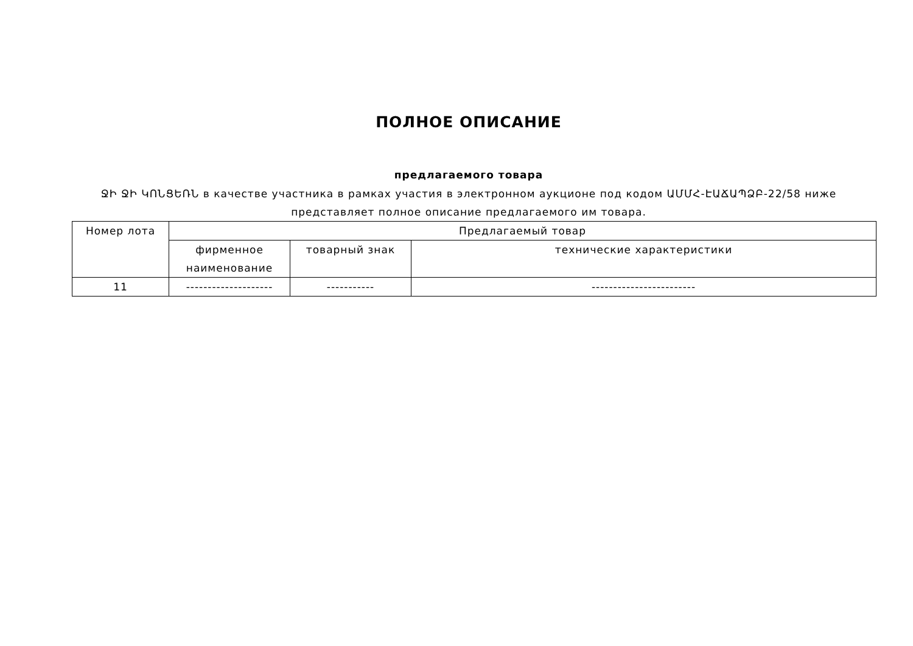ПОЛНОЕ ОПИСАНИЕ
предлагаемого товара
ՋԻ ՋԻ ԿՈՆՑԵՌՆ в качестве участника в рамках участия в электронном аукционе под кодом ԱՄՄՀ-ԷԱՃԱՊՁԲ-22/58 ниже представляет полное описание предлагаемого им товара.
| Номер лота | Предлагаемый товар | | |
| --- | --- | --- | --- |
| | фирменное наименование | товарный знак | технические характеристики |
| 11 | -------------------- | ----------- | ------------------------ |